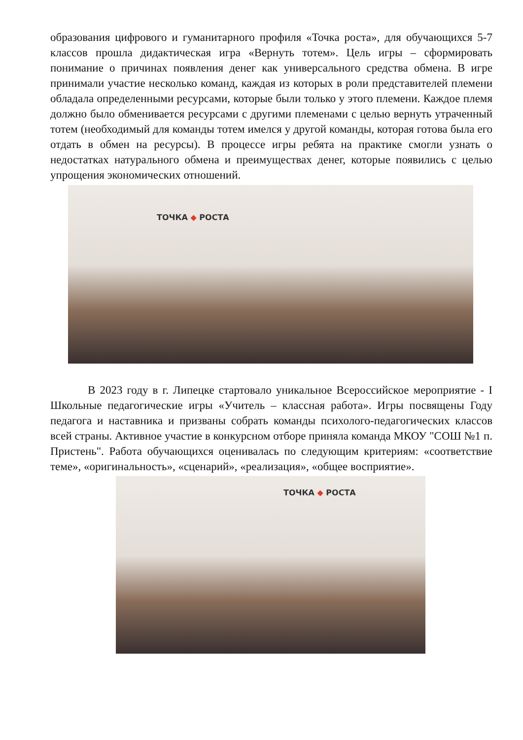образования цифрового и гуманитарного профиля «Точка роста», для обучающихся 5-7 классов прошла дидактическая игра «Вернуть тотем». Цель игры – сформировать понимание о причинах появления денег как универсального средства обмена. В игре принимали участие несколько команд, каждая из которых в роли представителей племени обладала определенными ресурсами, которые были только у этого племени. Каждое племя должно было обменивается ресурсами с другими племенами с целью вернуть утраченный тотем (необходимый для команды тотем имелся у другой команды, которая готова была его отдать в обмен на ресурсы). В процессе игры ребята на практике смогли узнать о недостатках натурального обмена и преимуществах денег, которые появились с целью упрощения экономических отношений.
ТОЧКА ◆ РОСТА
В 2023 году в г. Липецке стартовало уникальное Всероссийское мероприятие - I Школьные педагогические игры «Учитель – классная работа». Игры посвящены Году педагога и наставника и призваны собрать команды психолого-педагогических классов всей страны. Активное участие в конкурсном отборе приняла команда МКОУ "СОШ №1 п. Пристень". Работа обучающихся оценивалась по следующим критериям: «соответствие теме», «оригинальность», «сценарий», «реализация», «общее восприятие».
ТОЧКА ◆ РОСТА